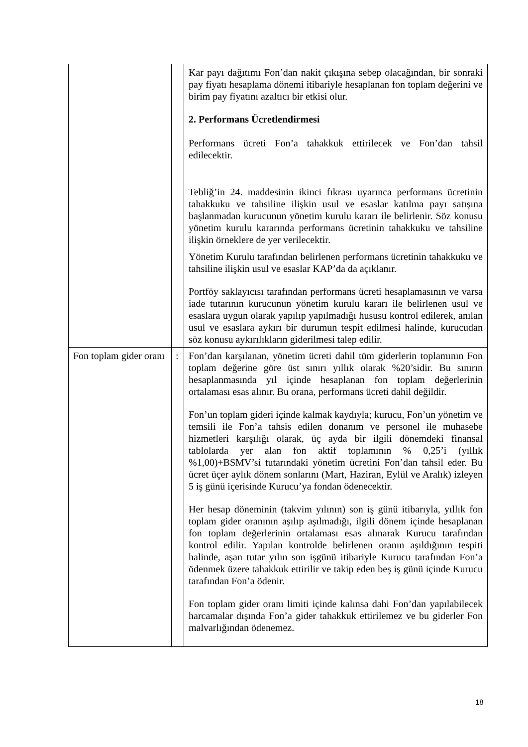| | | Kar payı dağıtımı Fon’dan nakit çıkışına sebep olacağından, bir sonraki pay fiyatı hesaplama dönemi itibariyle hesaplanan fon toplam değerini ve birim pay fiyatını azaltıcı bir etkisi olur. 2. Performans Ücretlendirmesi Performans ücreti Fon’a tahakkuk ettirilecek ve Fon’dan tahsil edilecektir. Tebliğ’in 24. maddesinin ikinci fıkrası uyarınca performans ücretinin tahakkuku ve tahsiline ilişkin usul ve esaslar katılma payı satışına başlanmadan kurucunun yönetim kurulu kararı ile belirlenir. Söz konusu yönetim kurulu kararında performans ücretinin tahakkuku ve tahsiline ilişkin örneklere de yer verilecektir. Yönetim Kurulu tarafından belirlenen performans ücretinin tahakkuku ve tahsiline ilişkin usul ve esaslar KAP’da da açıklanır. Portföy saklayıcısı tarafından performans ücreti hesaplamasının ve varsa iade tutarının kurucunun yönetim kurulu kararı ile belirlenen usul ve esaslara uygun olarak yapılıp yapılmadığı hususu kontrol edilerek, anılan usul ve esaslara aykırı bir durumun tespit edilmesi halinde, kurucudan söz konusu aykırılıkların giderilmesi talep edilir. |
| Fon toplam gider oranı | : | Fon’dan karşılanan, yönetim ücreti dahil tüm giderlerin toplamının Fon toplam değerine göre üst sınırı yıllık olarak %20’sidir. Bu sınırın hesaplanmasında yıl içinde hesaplanan fon toplam değerlerinin ortalaması esas alınır. Bu orana, performans ücreti dahil değildir. Fon’un toplam gideri içinde kalmak kaydıyla; kurucu, Fon’un yönetim ve temsili ile Fon’a tahsis edilen donanım ve personel ile muhasebe hizmetleri karşılığı olarak, üç ayda bir ilgili dönemdeki finansal tablolarda yer alan fon aktif toplamının % 0,25’i (yıllık %1,00)+BSMV’si tutarındaki yönetim ücretini Fon’dan tahsil eder. Bu ücret üçer aylık dönem sonlarını (Mart, Haziran, Eylül ve Aralık) izleyen 5 iş günü içerisinde Kurucu’ya fondan ödenecektir. Her hesap döneminin (takvim yılının) son iş günü itibarıyla, yıllık fon toplam gider oranının aşılıp aşılmadığı, ilgili dönem içinde hesaplanan fon toplam değerlerinin ortalaması esas alınarak Kurucu tarafından kontrol edilir. Yapılan kontrolde belirlenen oranın aşıldığının tespiti halinde, aşan tutar yılın son işgünü itibariyle Kurucu tarafından Fon’a ödenmek üzere tahakkuk ettirilir ve takip eden beş iş günü içinde Kurucu tarafından Fon’a ödenir. Fon toplam gider oranı limiti içinde kalınsa dahi Fon’dan yapılabilecek harcamalar dışında Fon’a gider tahakkuk ettirilemez ve bu giderler Fon malvarlığından ödenemez. |
18